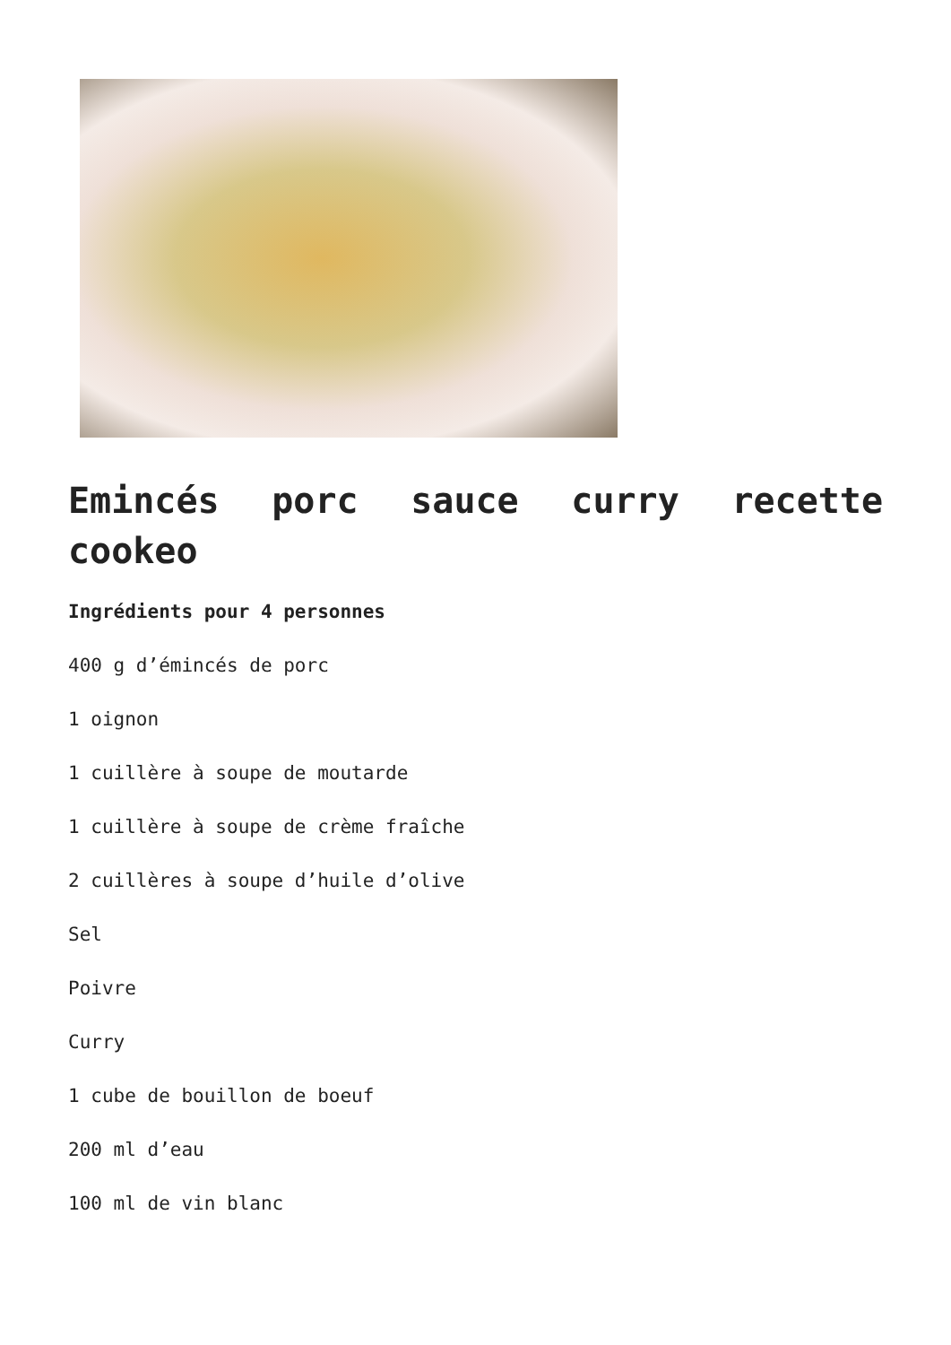Emincés porc sauce curry recette cookeo
Ingrédients pour 4 personnes
400 g d’émincés de porc
1 oignon
1 cuillère à soupe de moutarde
1 cuillère à soupe de crème fraîche
2 cuillères à soupe d’huile d’olive
Sel
Poivre
Curry
1 cube de bouillon de boeuf
200 ml d’eau
100 ml de vin blanc